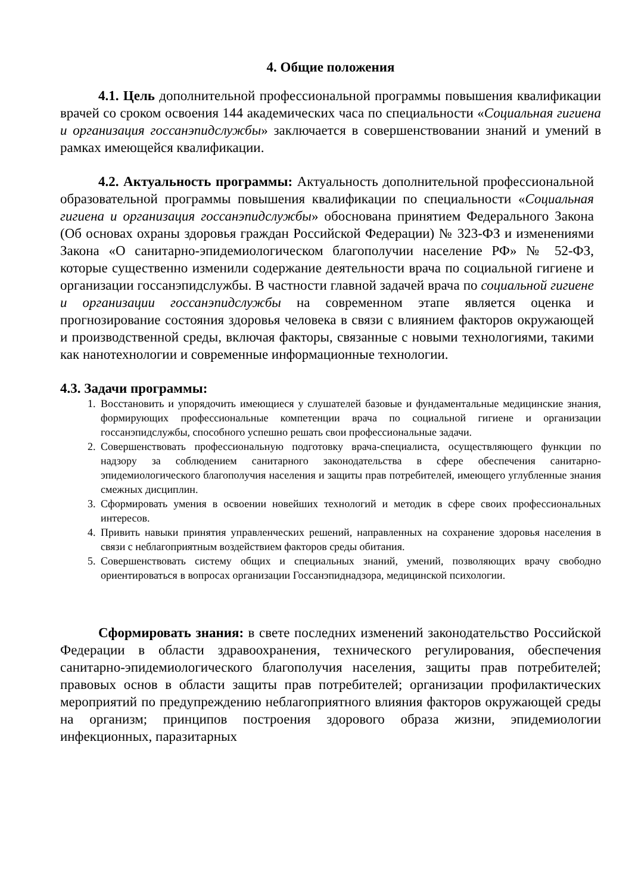4. Общие положения
4.1. Цель дополнительной профессиональной программы повышения квалификации врачей со сроком освоения 144 академических часа по специальности «Социальная гигиена и организация госсанэпидслужбы» заключается в совершенствовании знаний и умений в рамках имеющейся квалификации.
4.2. Актуальность программы: Актуальность дополнительной профессиональной образовательной программы повышения квалификации по специальности «Социальная гигиена и организация госсанэпидслужбы» обоснована принятием Федерального Закона (Об основах охраны здоровья граждан Российской Федерации) № 323-ФЗ и изменениями Закона «О санитарно-эпидемиологическом благополучии население РФ» № 52-ФЗ, которые существенно изменили содержание деятельности врача по социальной гигиене и организации госсанэпидслужбы. В частности главной задачей врача по социальной гигиене и организации госсанэпидслужбы на современном этапе является оценка и прогнозирование состояния здоровья человека в связи с влиянием факторов окружающей и производственной среды, включая факторы, связанные с новыми технологиями, такими как нанотехнологии и современные информационные технологии.
4.3. Задачи программы:
1. Восстановить и упорядочить имеющиеся у слушателей базовые и фундаментальные медицинские знания, формирующих профессиональные компетенции врача по социальной гигиене и организации госсанэпидслужбы, способного успешно решать свои профессиональные задачи.
2. Совершенствовать профессиональную подготовку врача-специалиста, осуществляющего функции по надзору за соблюдением санитарного законодательства в сфере обеспечения санитарно-эпидемиологического благополучия населения и защиты прав потребителей, имеющего углубленные знания смежных дисциплин.
3. Сформировать умения в освоении новейших технологий и методик в сфере своих профессиональных интересов.
4. Привить навыки принятия управленческих решений, направленных на сохранение здоровья населения в связи с неблагоприятным воздействием факторов среды обитания.
5. Совершенствовать систему общих и специальных знаний, умений, позволяющих врачу свободно ориентироваться в вопросах организации Госсанэпиднадзора, медицинской психологии.
Сформировать знания: в свете последних изменений законодательство Российской Федерации в области здравоохранения, технического регулирования, обеспечения санитарно-эпидемиологического благополучия населения, защиты прав потребителей; правовых основ в области защиты прав потребителей; организации профилактических мероприятий по предупреждению неблагоприятного влияния факторов окружающей среды на организм; принципов построения здорового образа жизни, эпидемиологии инфекционных, паразитарных